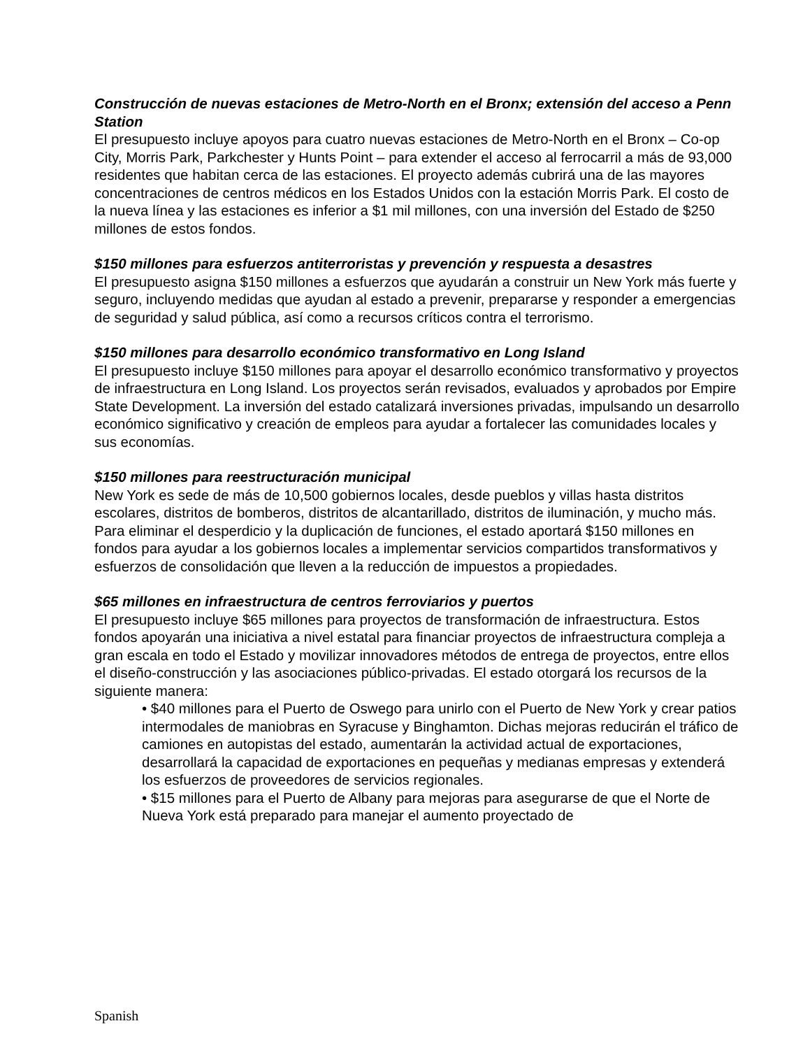Construcción de nuevas estaciones de Metro-North en el Bronx; extensión del acceso a Penn Station
El presupuesto incluye apoyos para cuatro nuevas estaciones de Metro-North en el Bronx – Co-op City, Morris Park, Parkchester y Hunts Point – para extender el acceso al ferrocarril a más de 93,000 residentes que habitan cerca de las estaciones. El proyecto además cubrirá una de las mayores concentraciones de centros médicos en los Estados Unidos con la estación Morris Park. El costo de la nueva línea y las estaciones es inferior a $1 mil millones, con una inversión del Estado de $250 millones de estos fondos.
$150 millones para esfuerzos antiterroristas y prevención y respuesta a desastres
El presupuesto asigna $150 millones a esfuerzos que ayudarán a construir un New York más fuerte y seguro, incluyendo medidas que ayudan al estado a prevenir, prepararse y responder a emergencias de seguridad y salud pública, así como a recursos críticos contra el terrorismo.
$150 millones para desarrollo económico transformativo en Long Island
El presupuesto incluye $150 millones para apoyar el desarrollo económico transformativo y proyectos de infraestructura en Long Island. Los proyectos serán revisados, evaluados y aprobados por Empire State Development. La inversión del estado catalizará inversiones privadas, impulsando un desarrollo económico significativo y creación de empleos para ayudar a fortalecer las comunidades locales y sus economías.
$150 millones para reestructuración municipal
New York es sede de más de 10,500 gobiernos locales, desde pueblos y villas hasta distritos escolares, distritos de bomberos, distritos de alcantarillado, distritos de iluminación, y mucho más. Para eliminar el desperdicio y la duplicación de funciones, el estado aportará $150 millones en fondos para ayudar a los gobiernos locales a implementar servicios compartidos transformativos y esfuerzos de consolidación que lleven a la reducción de impuestos a propiedades.
$65 millones en infraestructura de centros ferroviarios y puertos
El presupuesto incluye $65 millones para proyectos de transformación de infraestructura. Estos fondos apoyarán una iniciativa a nivel estatal para financiar proyectos de infraestructura compleja a gran escala en todo el Estado y movilizar innovadores métodos de entrega de proyectos, entre ellos el diseño-construcción y las asociaciones público-privadas. El estado otorgará los recursos de la siguiente manera:
• $40 millones para el Puerto de Oswego para unirlo con el Puerto de New York y crear patios intermodales de maniobras en Syracuse y Binghamton. Dichas mejoras reducirán el tráfico de camiones en autopistas del estado, aumentarán la actividad actual de exportaciones, desarrollará la capacidad de exportaciones en pequeñas y medianas empresas y extenderá los esfuerzos de proveedores de servicios regionales.
• $15 millones para el Puerto de Albany para mejoras para asegurarse de que el Norte de Nueva York está preparado para manejar el aumento proyectado de
Spanish